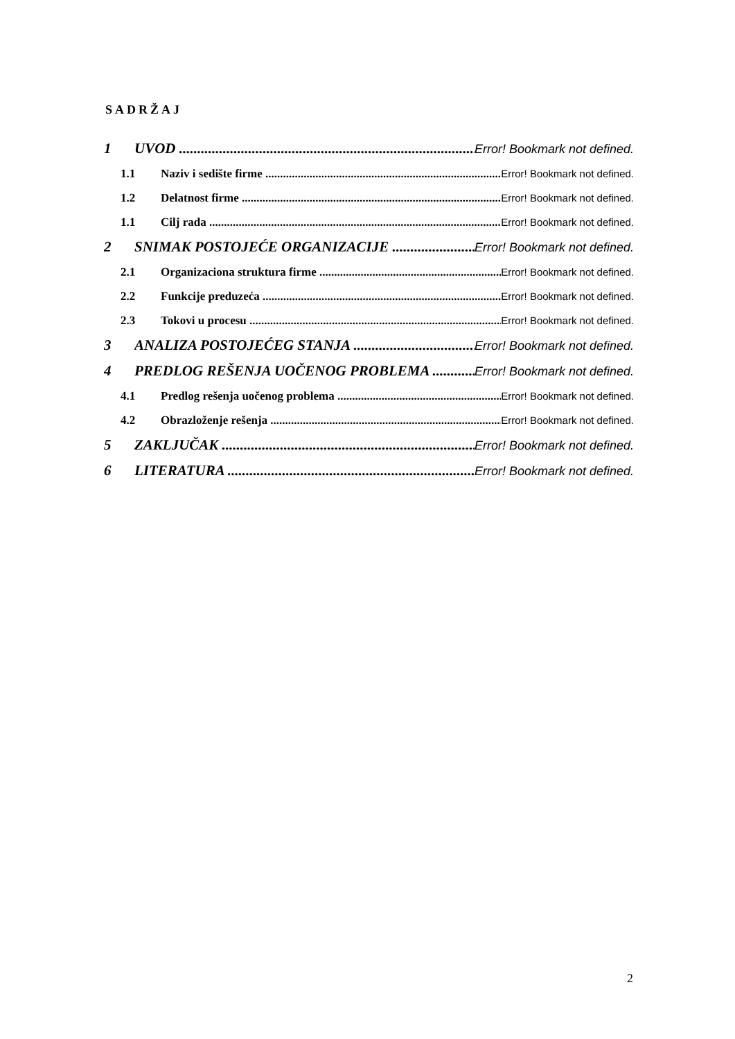SADRŽAJ
1 UVOD Error! Bookmark not defined.
1.1 Naziv i sedište firme Error! Bookmark not defined.
1.2 Delatnost firme Error! Bookmark not defined.
1.1 Cilj rada Error! Bookmark not defined.
2 SNIMAK POSTOJEĆE ORGANIZACIJE Error! Bookmark not defined.
2.1 Organizaciona struktura firme Error! Bookmark not defined.
2.2 Funkcije preduzeća Error! Bookmark not defined.
2.3 Tokovi u procesu Error! Bookmark not defined.
3 ANALIZA POSTOJEĆEG STANJA Error! Bookmark not defined.
4 PREDLOG REŠENJA UOČENOG PROBLEMA Error! Bookmark not defined.
4.1 Predlog rešenja uočenog problema Error! Bookmark not defined.
4.2 Obrazloženje rešenja Error! Bookmark not defined.
5 ZAKLJUČAK Error! Bookmark not defined.
6 LITERATURA Error! Bookmark not defined.
2